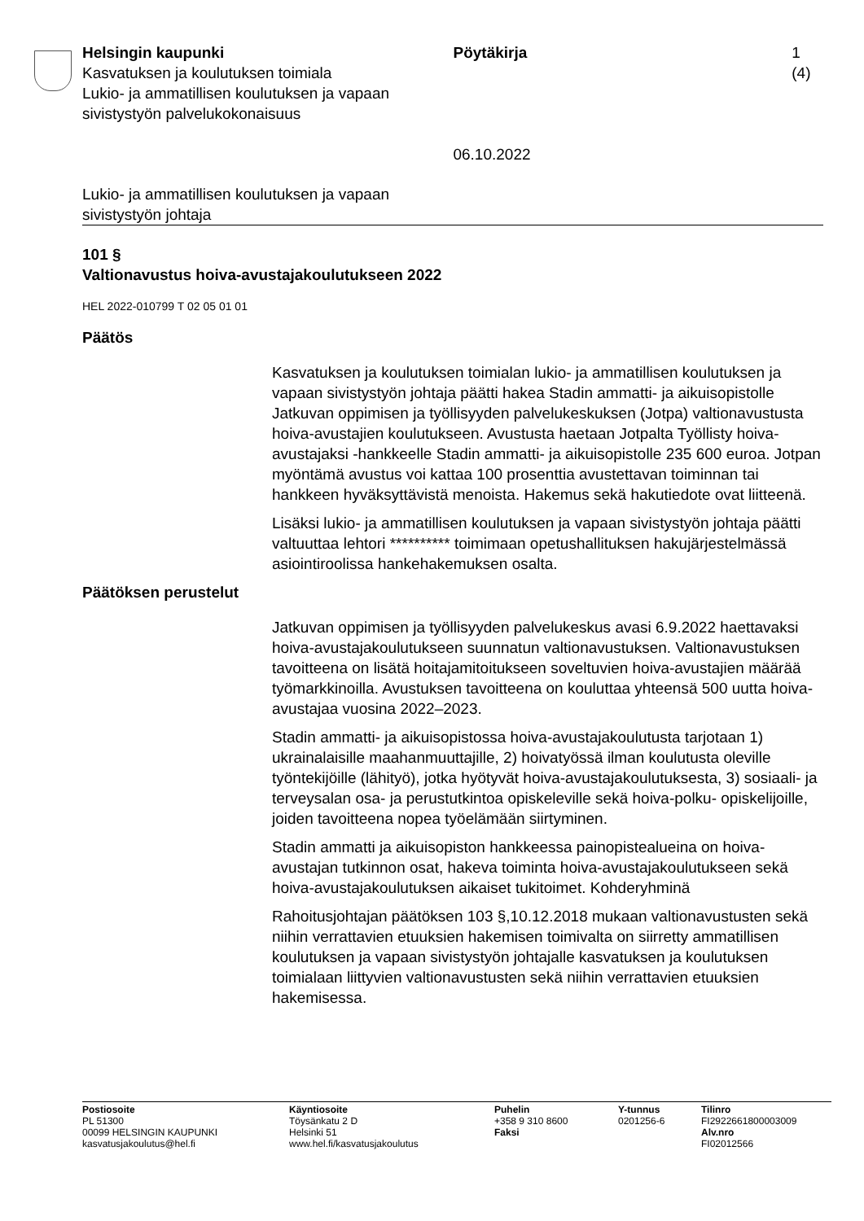Helsingin kaupunki
Kasvatuksen ja koulutuksen toimiala
Lukio- ja ammatillisen koulutuksen ja vapaan sivistystyön palvelukokonaisuus
Pöytäkirja
06.10.2022
1 (4)
Lukio- ja ammatillisen koulutuksen ja vapaan
sivistystyön johtaja
101 §
Valtionavustus hoiva-avustajakoulutukseen 2022
HEL 2022-010799 T 02 05 01 01
Päätös
Kasvatuksen ja koulutuksen toimialan lukio- ja ammatillisen koulutuksen ja vapaan sivistystyön johtaja päätti hakea Stadin ammatti- ja aikuisopistolle Jatkuvan oppimisen ja työllisyyden palvelukeskuksen (Jotpa) valtionavustusta hoiva-avustajien koulutukseen. Avustusta haetaan Jotpalta Työllisty hoiva-avustajaksi -hankkeelle Stadin ammatti- ja aikuisopistolle 235 600 euroa. Jotpan myöntämä avustus voi kattaa 100 prosenttia avustettavan toiminnan tai hankkeen hyväksyttävistä menoista. Hakemus sekä hakutiedote ovat liitteenä.
Lisäksi lukio- ja ammatillisen koulutuksen ja vapaan sivistystyön johtaja päätti valtuuttaa lehtori ********** toimimaan opetushallituksen hakujärjestelmässä asiointiroolissa hankehakemuksen osalta.
Päätöksen perustelut
Jatkuvan oppimisen ja työllisyyden palvelukeskus avasi 6.9.2022 haettavaksi hoiva-avustajakoulutukseen suunnatun valtionavustuksen. Valtionavustuksen tavoitteena on lisätä hoitajamitoitukseen soveltuvien hoiva-avustajien määrää työmarkkinoilla. Avustuksen tavoitteena on kouluttaa yhteensä 500 uutta hoiva-avustajaa vuosina 2022–2023.
Stadin ammatti- ja aikuisopistossa hoiva-avustajakoulutusta tarjotaan 1) ukrainalaisille maahanmuuttajille, 2) hoivatyössä ilman koulutusta oleville työntekijöille (lähityö), jotka hyötyvät hoiva-avustajakoulutuksesta, 3) sosiaali- ja terveysalan osa- ja perustutkintoa opiskeleville sekä hoiva-polku- opiskelijoille, joiden tavoitteena nopea työelämään siirtyminen.
Stadin ammatti ja aikuisopiston hankkeessa painopistealueina on hoiva-avustajan tutkinnon osat, hakeva toiminta hoiva-avustajakoulutukseen sekä hoiva-avustajakoulutuksen aikaiset tukitoimet. Kohderyhminä
Rahoitusjohtajan päätöksen 103 §,10.12.2018 mukaan valtionavustusten sekä niihin verrattavien etuuksien hakemisen toimivalta on siirretty ammatillisen koulutuksen ja vapaan sivistystyön johtajalle kasvatuksen ja koulutuksen toimialaan liittyvien valtionavustusten sekä niihin verrattavien etuuksien hakemisessa.
Postiosoite
PL 51300
00099 HELSINGIN KAUPUNKI
kasvatusjakoulutus@hel.fi
Käyntiosoite
Töysänkatu 2 D
Helsinki 51
www.hel.fi/kasvatusjakoulutus
Puhelin
+358 9 310 8600
Faksi
Y-tunnus
0201256-6
Tilinro
FI2922661800003009
Alv.nro
FI02012566